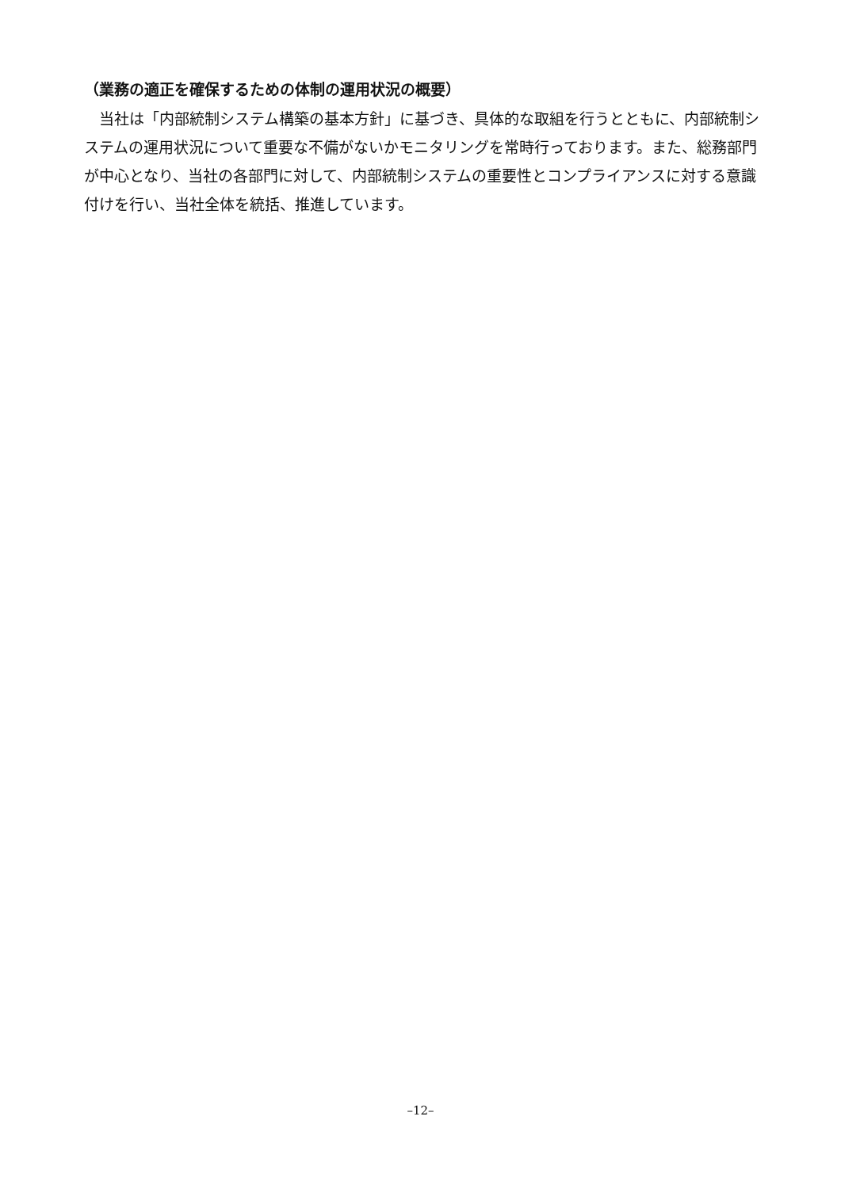（業務の適正を確保するための体制の運用状況の概要）
当社は「内部統制システム構築の基本方針」に基づき、具体的な取組を行うとともに、内部統制システムの運用状況について重要な不備がないかモニタリングを常時行っております。また、総務部門が中心となり、当社の各部門に対して、内部統制システムの重要性とコンプライアンスに対する意識付けを行い、当社全体を統括、推進しています。
–12–